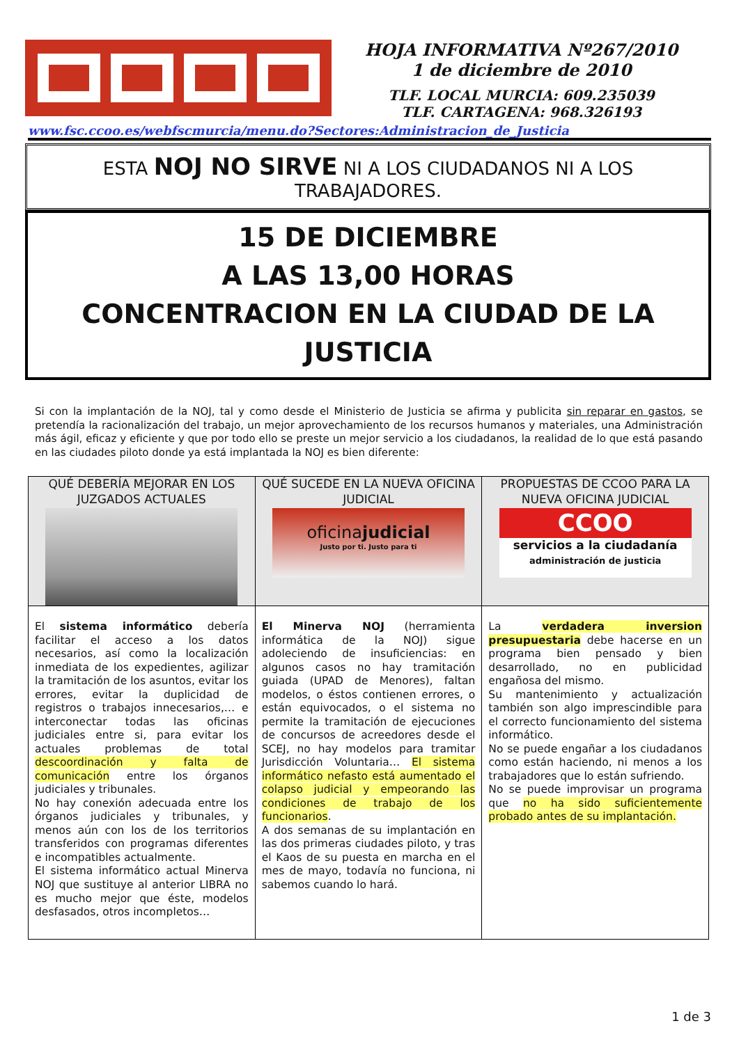HOJA INFORMATIVA Nº267/2010
1 de diciembre de 2010
TLF. LOCAL MURCIA: 609.235039
TLF. CARTAGENA: 968.326193
www.fsc.ccoo.es/webfscmurcia/menu.do?Sectores:Administracion_de_Justicia
ESTA NOJ NO SIRVE NI A LOS CIUDADANOS NI A LOS TRABAJADORES.
15 DE DICIEMBRE
A LAS 13,00 HORAS
CONCENTRACION EN LA CIUDAD DE LA JUSTICIA
Si con la implantación de la NOJ, tal y como desde el Ministerio de Justicia se afirma y publicita sin reparar en gastos, se pretendía la racionalización del trabajo, un mejor aprovechamiento de los recursos humanos y materiales, una Administración más ágil, eficaz y eficiente y que por todo ello se preste un mejor servicio a los ciudadanos, la realidad de lo que está pasando en las ciudades piloto donde ya está implantada la NOJ es bien diferente:
| QUÉ DEBERÍA MEJORAR EN LOS JUZGADOS ACTUALES | QUÉ SUCEDE EN LA NUEVA OFICINA JUDICIAL oficina judicial Justo por ti. Justo para ti | PROPUESTAS DE CCOO PARA LA NUEVA OFICINA JUDICIAL CCOO servicios a la ciudadanía administración de justicia |
| El sistema informático debería facilitar el acceso a los datos necesarios, así como la localización inmediata de los expedientes, agilizar la tramitación de los asuntos, evitar los errores, evitar la duplicidad de registros o trabajos innecesarios,… e interconectar todas las oficinas judiciales entre si, para evitar los actuales problemas de total descoordinación y falta de comunicación entre los órganos judiciales y tribunales. No hay conexión adecuada entre los órganos judiciales y tribunales, y menos aún con los de los territorios transferidos con programas diferentes e incompatibles actualmente. El sistema informático actual Minerva NOJ que sustituye al anterior LIBRA no es mucho mejor que éste, modelos desfasados, otros incompletos… | El Minerva NOJ (herramienta informática de la NOJ) sigue adoleciendo de insuficiencias: en algunos casos no hay tramitación guiada (UPAD de Menores), faltan modelos, o éstos contienen errores, o están equivocados, o el sistema no permite la tramitación de ejecuciones de concursos de acreedores desde el SCEJ, no hay modelos para tramitar Jurisdicción Voluntaria… El sistema informático nefasto está aumentado el colapso judicial y empeorando las condiciones de trabajo de los funcionarios . A dos semanas de su implantación en las dos primeras ciudades piloto, y tras el Kaos de su puesta en marcha en el mes de mayo, todavía no funciona, ni sabemos cuando lo hará. | La verdadera inversion presupuestaria debe hacerse en un programa bien pensado y bien desarrollado, no en publicidad engañosa del mismo. Su mantenimiento y actualización también son algo imprescindible para el correcto funcionamiento del sistema informático. No se puede engañar a los ciudadanos como están haciendo, ni menos a los trabajadores que lo están sufriendo. No se puede improvisar un programa que no ha sido suficientemente probado antes de su implantación. |
1 de 3